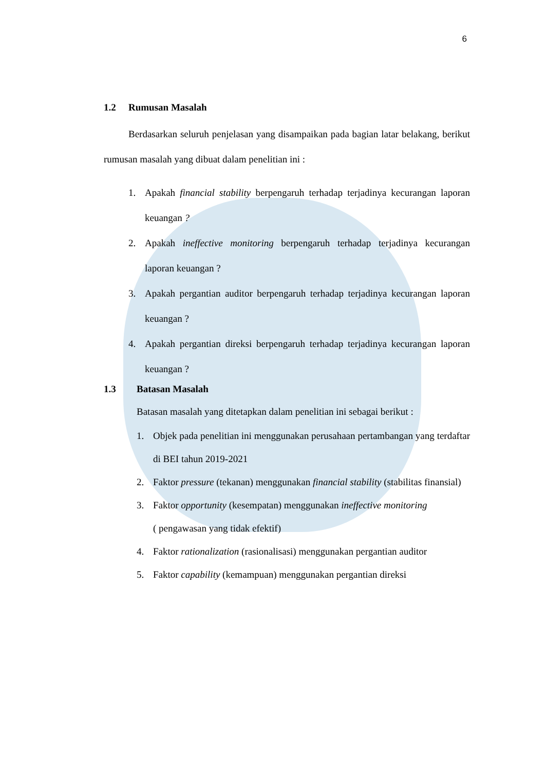6
1.2 Rumusan Masalah
Berdasarkan seluruh penjelasan yang disampaikan pada bagian latar belakang, berikut rumusan masalah yang dibuat dalam penelitian ini :
1. Apakah financial stability berpengaruh terhadap terjadinya kecurangan laporan keuangan ?
2. Apakah ineffective monitoring berpengaruh terhadap terjadinya kecurangan laporan keuangan ?
3. Apakah pergantian auditor berpengaruh terhadap terjadinya kecurangan laporan keuangan ?
4. Apakah pergantian direksi berpengaruh terhadap terjadinya kecurangan laporan keuangan ?
1.3 Batasan Masalah
Batasan masalah yang ditetapkan dalam penelitian ini sebagai berikut :
1. Objek pada penelitian ini menggunakan perusahaan pertambangan yang terdaftar di BEI tahun 2019-2021
2. Faktor pressure (tekanan) menggunakan financial stability (stabilitas finansial)
3. Faktor opportunity (kesempatan) menggunakan ineffective monitoring
( pengawasan yang tidak efektif)
4. Faktor rationalization (rasionalisasi) menggunakan pergantian auditor
5. Faktor capability (kemampuan) menggunakan pergantian direksi